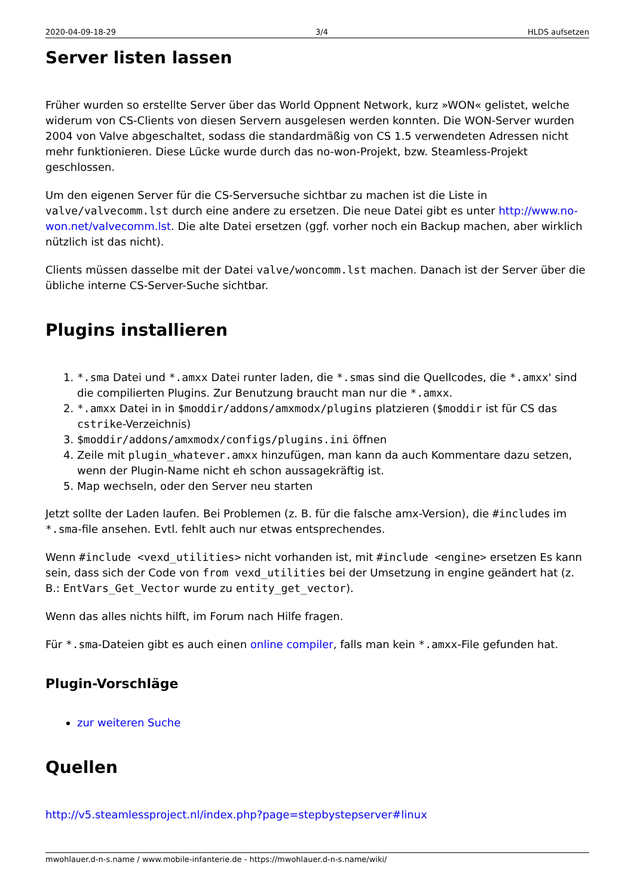2020-04-09-18-29 3/4 HLDS aufsetzen
Server listen lassen
Früher wurden so erstellte Server über das World Oppnent Network, kurz »WON« gelistet, welche widerum von CS-Clients von diesen Servern ausgelesen werden konnten. Die WON-Server wurden 2004 von Valve abgeschaltet, sodass die standardmäßig von CS 1.5 verwendeten Adressen nicht mehr funktionieren. Diese Lücke wurde durch das no-won-Projekt, bzw. Steamless-Projekt geschlossen.
Um den eigenen Server für die CS-Serversuche sichtbar zu machen ist die Liste in valve/valvecomm.lst durch eine andere zu ersetzen. Die neue Datei gibt es unter http://www.no-won.net/valvecomm.lst. Die alte Datei ersetzen (ggf. vorher noch ein Backup machen, aber wirklich nützlich ist das nicht).
Clients müssen dasselbe mit der Datei valve/woncomm.lst machen. Danach ist der Server über die übliche interne CS-Server-Suche sichtbar.
Plugins installieren
1. *.sma Datei und *.amxx Datei runter laden, die *.smas sind die Quellcodes, die *.amxx' sind die compilierten Plugins. Zur Benutzung braucht man nur die *.amxx.
2. *.amxx Datei in in $moddir/addons/amxmodx/plugins platzieren ($moddir ist für CS das cstrike-Verzeichnis)
3. $moddir/addons/amxmodx/configs/plugins.ini öffnen
4. Zeile mit plugin_whatever.amxx hinzufügen, man kann da auch Kommentare dazu setzen, wenn der Plugin-Name nicht eh schon aussagekräftig ist.
5. Map wechseln, oder den Server neu starten
Jetzt sollte der Laden laufen. Bei Problemen (z. B. für die falsche amx-Version), die #includes im *.sma-file ansehen. Evtl. fehlt auch nur etwas entsprechendes.
Wenn #include <vexd_utilities> nicht vorhanden ist, mit #include <engine> ersetzen Es kann sein, dass sich der Code von from vexd_utilities bei der Umsetzung in engine geändert hat (z. B.: EntVars_Get_Vector wurde zu entity_get_vector).
Wenn das alles nichts hilft, im Forum nach Hilfe fragen.
Für *.sma-Dateien gibt es auch einen online compiler, falls man kein *.amxx-File gefunden hat.
Plugin-Vorschläge
zur weiteren Suche
Quellen
http://v5.steamlessproject.nl/index.php?page=stepbystepserver#linux
mwohlauer.d-n-s.name / www.mobile-infanterie.de - https://mwohlauer.d-n-s.name/wiki/